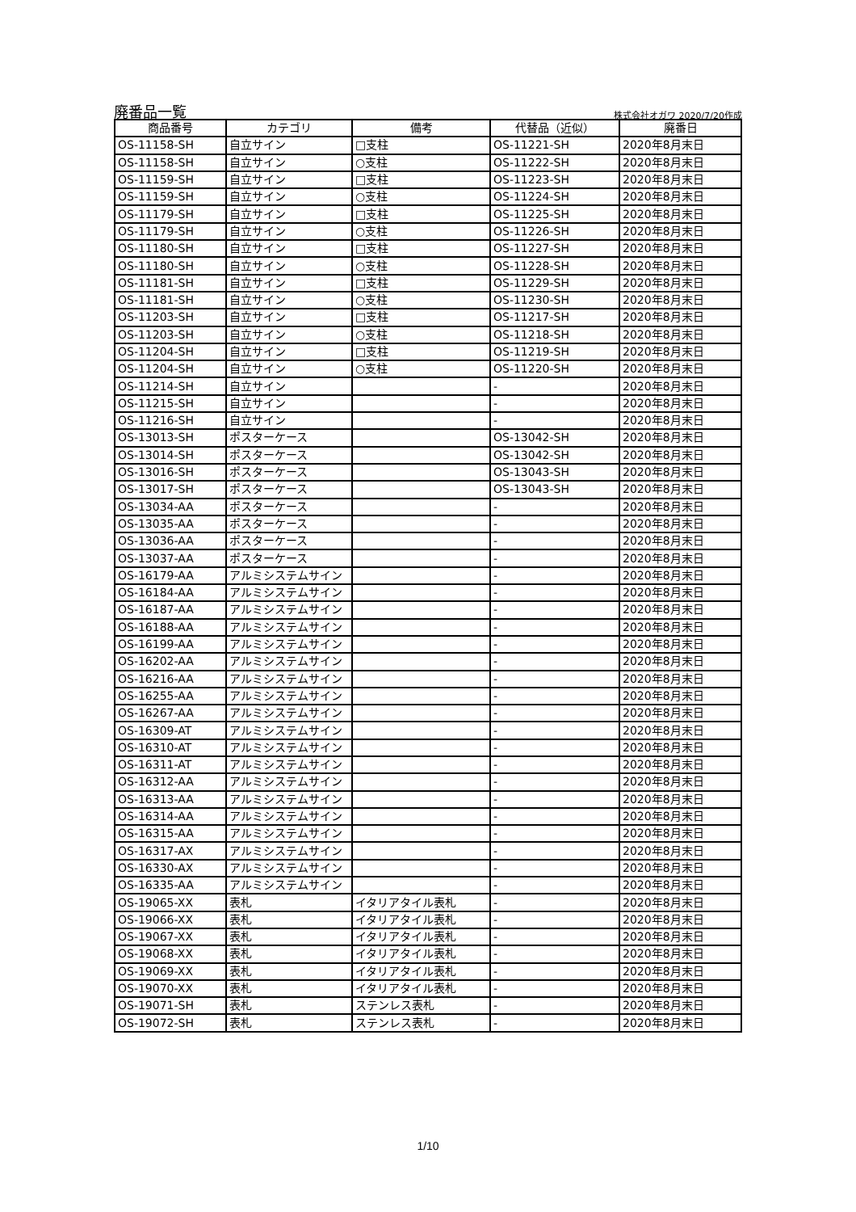廃番品一覧
株式会社オガワ 2020/7/20作成
| 商品番号 | カテゴリ | 備考 | 代替品（近似） | 廃番日 |
| --- | --- | --- | --- | --- |
| OS-11158-SH | 自立サイン | □支柱 | OS-11221-SH | 2020年8月末日 |
| OS-11158-SH | 自立サイン | ○支柱 | OS-11222-SH | 2020年8月末日 |
| OS-11159-SH | 自立サイン | □支柱 | OS-11223-SH | 2020年8月末日 |
| OS-11159-SH | 自立サイン | ○支柱 | OS-11224-SH | 2020年8月末日 |
| OS-11179-SH | 自立サイン | □支柱 | OS-11225-SH | 2020年8月末日 |
| OS-11179-SH | 自立サイン | ○支柱 | OS-11226-SH | 2020年8月末日 |
| OS-11180-SH | 自立サイン | □支柱 | OS-11227-SH | 2020年8月末日 |
| OS-11180-SH | 自立サイン | ○支柱 | OS-11228-SH | 2020年8月末日 |
| OS-11181-SH | 自立サイン | □支柱 | OS-11229-SH | 2020年8月末日 |
| OS-11181-SH | 自立サイン | ○支柱 | OS-11230-SH | 2020年8月末日 |
| OS-11203-SH | 自立サイン | □支柱 | OS-11217-SH | 2020年8月末日 |
| OS-11203-SH | 自立サイン | ○支柱 | OS-11218-SH | 2020年8月末日 |
| OS-11204-SH | 自立サイン | □支柱 | OS-11219-SH | 2020年8月末日 |
| OS-11204-SH | 自立サイン | ○支柱 | OS-11220-SH | 2020年8月末日 |
| OS-11214-SH | 自立サイン | | - | 2020年8月末日 |
| OS-11215-SH | 自立サイン | | - | 2020年8月末日 |
| OS-11216-SH | 自立サイン | | - | 2020年8月末日 |
| OS-13013-SH | ポスターケース | | OS-13042-SH | 2020年8月末日 |
| OS-13014-SH | ポスターケース | | OS-13042-SH | 2020年8月末日 |
| OS-13016-SH | ポスターケース | | OS-13043-SH | 2020年8月末日 |
| OS-13017-SH | ポスターケース | | OS-13043-SH | 2020年8月末日 |
| OS-13034-AA | ポスターケース | | - | 2020年8月末日 |
| OS-13035-AA | ポスターケース | | - | 2020年8月末日 |
| OS-13036-AA | ポスターケース | | - | 2020年8月末日 |
| OS-13037-AA | ポスターケース | | - | 2020年8月末日 |
| OS-16179-AA | アルミシステムサイン | | - | 2020年8月末日 |
| OS-16184-AA | アルミシステムサイン | | - | 2020年8月末日 |
| OS-16187-AA | アルミシステムサイン | | - | 2020年8月末日 |
| OS-16188-AA | アルミシステムサイン | | - | 2020年8月末日 |
| OS-16199-AA | アルミシステムサイン | | - | 2020年8月末日 |
| OS-16202-AA | アルミシステムサイン | | - | 2020年8月末日 |
| OS-16216-AA | アルミシステムサイン | | - | 2020年8月末日 |
| OS-16255-AA | アルミシステムサイン | | - | 2020年8月末日 |
| OS-16267-AA | アルミシステムサイン | | - | 2020年8月末日 |
| OS-16309-AT | アルミシステムサイン | | - | 2020年8月末日 |
| OS-16310-AT | アルミシステムサイン | | - | 2020年8月末日 |
| OS-16311-AT | アルミシステムサイン | | - | 2020年8月末日 |
| OS-16312-AA | アルミシステムサイン | | - | 2020年8月末日 |
| OS-16313-AA | アルミシステムサイン | | - | 2020年8月末日 |
| OS-16314-AA | アルミシステムサイン | | - | 2020年8月末日 |
| OS-16315-AA | アルミシステムサイン | | - | 2020年8月末日 |
| OS-16317-AX | アルミシステムサイン | | - | 2020年8月末日 |
| OS-16330-AX | アルミシステムサイン | | - | 2020年8月末日 |
| OS-16335-AA | アルミシステムサイン | | - | 2020年8月末日 |
| OS-19065-XX | 表札 | イタリアタイル表札 | - | 2020年8月末日 |
| OS-19066-XX | 表札 | イタリアタイル表札 | - | 2020年8月末日 |
| OS-19067-XX | 表札 | イタリアタイル表札 | - | 2020年8月末日 |
| OS-19068-XX | 表札 | イタリアタイル表札 | - | 2020年8月末日 |
| OS-19069-XX | 表札 | イタリアタイル表札 | - | 2020年8月末日 |
| OS-19070-XX | 表札 | イタリアタイル表札 | - | 2020年8月末日 |
| OS-19071-SH | 表札 | ステンレス表札 | - | 2020年8月末日 |
| OS-19072-SH | 表札 | ステンレス表札 | - | 2020年8月末日 |
1/10